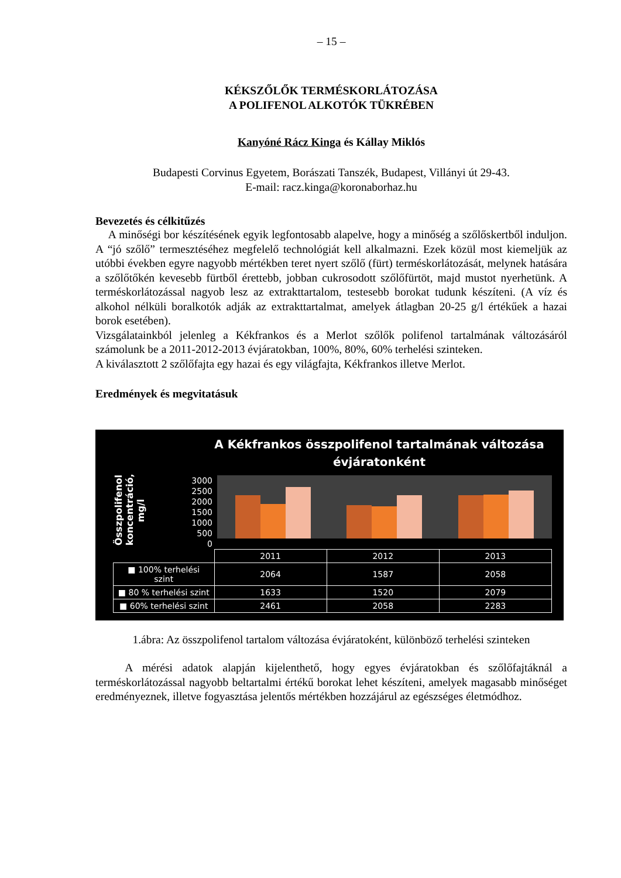– 15 –
KÉKSZŐLŐK TERMÉSKORLÁTOZÁSA
A POLIFENOL ALKOTÓK TÜKRÉBEN
Kanyóné Rácz Kinga és Kállay Miklós
Budapesti Corvinus Egyetem, Borászati Tanszék, Budapest, Villányi út 29-43.
E-mail: racz.kinga@koronaborhaz.hu
Bevezetés és célkitűzés
A minőségi bor készítésének egyik legfontosabb alapelve, hogy a minőség a szőlőskertből induljon. A “jó szőlő” termesztéséhez megfelelő technológiát kell alkalmazni. Ezek közül most kiemeljük az utóbbi években egyre nagyobb mértékben teret nyert szőlő (fürt) terméskorlátozását, melynek hatására a szőlőtőkén kevesebb fürtből érettebb, jobban cukrosodott szőlőfürtöt, majd mustot nyerhetünk. A terméskorlátozással nagyob lesz az extrakttartalom, testesebb borokat tudunk készíteni. (A víz és alkohol nélküli boralkotók adják az extrakttartalmat, amelyek átlagban 20-25 g/l értékűek a hazai borok esetében).
Vizsgálatainkból jelenleg a Kékfrankos és a Merlot szőlők polifenol tartalmának változásáról számolunk be a 2011-2012-2013 évjáratokban, 100%, 80%, 60% terhelési szinteken.
A kiválasztott 2 szőlőfajta egy hazai és egy világfajta, Kékfrankos illetve Merlot.
Eredmények és megvitatásuk
A Kékfrankos összpolifenol tartalmának változása
évjáratonként
Összpolifenol koncentráció, mg/l
3000
2500
2000
1500
1000
500
0
| | 2011 | 2012 | 2013 |
| --- | --- | --- | --- |
| ■ 100% terhelési szint | 2064 | 1587 | 2058 |
| ■ 80 % terhelési szint | 1633 | 1520 | 2079 |
| ■ 60% terhelési szint | 2461 | 2058 | 2283 |
1.ábra: Az összpolifenol tartalom változása évjáratoként, különböző terhelési szinteken
A mérési adatok alapján kijelenthető, hogy egyes évjáratokban és szőlőfajtáknál a terméskorlátozással nagyobb beltartalmi értékű borokat lehet készíteni, amelyek magasabb minőséget eredményeznek, illetve fogyasztása jelentős mértékben hozzájárul az egészséges életmódhoz.